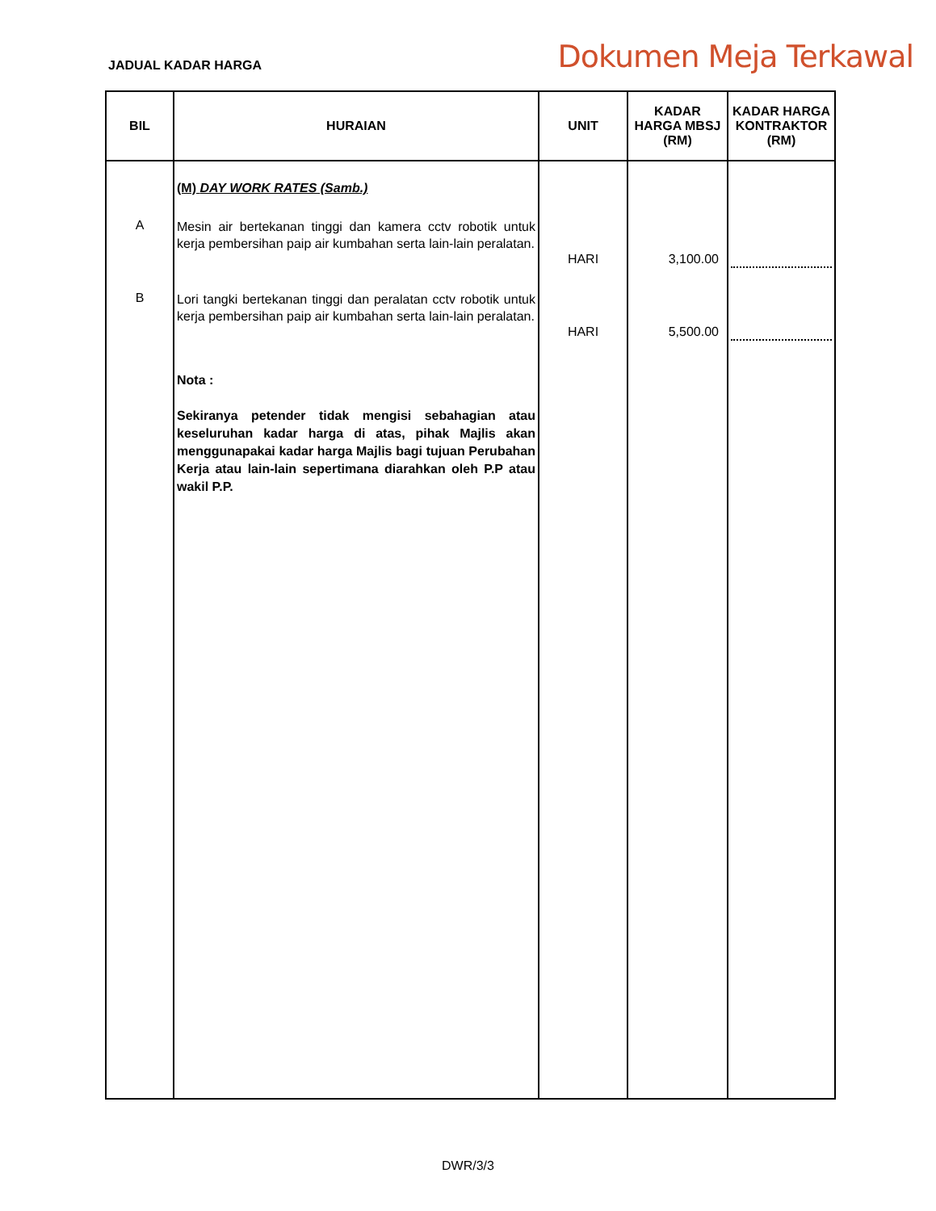JADUAL KADAR HARGA
Dokumen Meja Terkawal
| BIL | HURAIAN | UNIT | KADAR HARGA MBSJ (RM) | KADAR HARGA KONTRAKTOR (RM) |
| --- | --- | --- | --- | --- |
| | (M) DAY WORK RATES (Samb.) | | | |
| A | Mesin air bertekanan tinggi dan kamera cctv robotik untuk kerja pembersihan paip air kumbahan serta lain-lain peralatan. | HARI | 3,100.00 | |
| B | Lori tangki bertekanan tinggi dan peralatan cctv robotik untuk kerja pembersihan paip air kumbahan serta lain-lain peralatan. | HARI | 5,500.00 | |
| | Nota : Sekiranya petender tidak mengisi sebahagian atau keseluruhan kadar harga di atas, pihak Majlis akan menggunapakai kadar harga Majlis bagi tujuan Perubahan Kerja atau lain-lain sepertimana diarahkan oleh P.P atau wakil P.P. | | | |
DWR/3/3